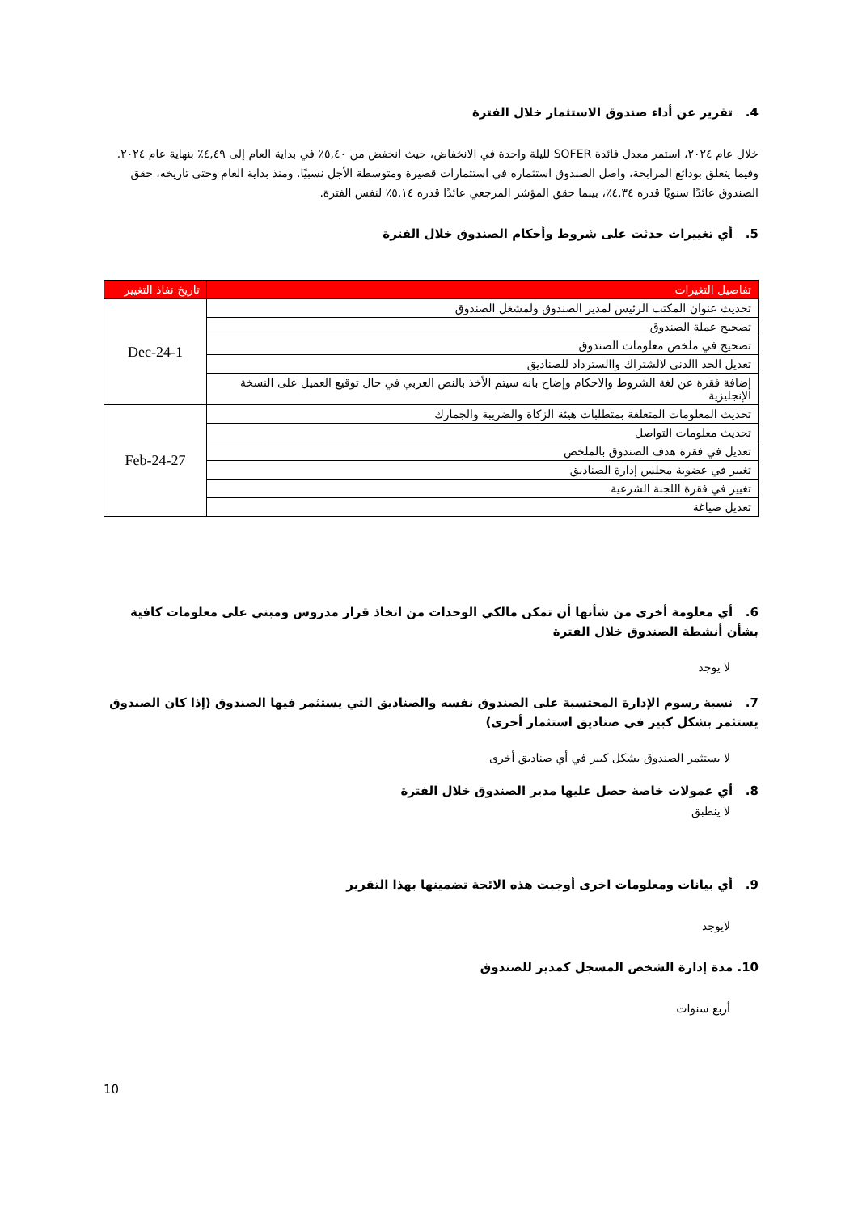4. تقرير عن أداء صندوق الاستثمار خلال الفترة
خلال عام ٢٠٢٤، استمر معدل فائدة SOFER لليلة واحدة في الانخفاض، حيث انخفض من ٥,٤٠٪ في بداية العام إلى ٤,٤٩٪ بنهاية عام ٢٠٢٤. وفيما يتعلق بودائع المرابحة، واصل الصندوق استثماره في استثمارات قصيرة ومتوسطة الأجل نسبيًا. ومنذ بداية العام وحتى تاريخه، حقق الصندوق عائدًا سنويًا قدره ٤,٣٤٪، بينما حقق المؤشر المرجعي عائدًا قدره ٥,١٤٪ لنفس الفترة.
5. أي تغييرات حدثت على شروط وأحكام الصندوق خلال الفترة
| تفاصيل التغيرات | تاريخ نفاذ التغيير |
| --- | --- |
| تحديث عنوان المكتب الرئيس لمدير الصندوق ولمشغل الصندوق | 1-Dec-24 |
| تصحيح عملة الصندوق | |
| تصحيح في ملخص معلومات الصندوق | |
| تعديل الحد االدنى لالشتراك واالسترداد للصناديق | |
| إضافة فقرة عن لغة الشروط والاحكام وإضاح بانه سيتم الأخذ بالنص العربي في حال توقيع العميل على النسخة الإنجليزية | |
| تحديث المعلومات المتعلقة بمتطلبات هيئة الزكاة والضريبة والجمارك | 27-Feb-24 |
| تحديث معلومات التواصل | |
| تعديل في فقرة هدف الصندوق بالملخص | |
| تغيير في عضوية مجلس إدارة الصناديق | |
| تغيير في فقرة اللجنة الشرعية | |
| تعديل صياغة | |
6. أي معلومة أخرى من شأنها أن تمكن مالكي الوحدات من اتخاذ قرار مدروس ومبني على معلومات كافية بشأن أنشطة الصندوق خلال الفترة
لا يوجد
7. نسبة رسوم الإدارة المحتسبة على الصندوق نفسه والصناديق التي يستثمر فيها الصندوق (إذا كان الصندوق يستثمر بشكل كبير في صناديق استثمار أخرى)
لا يستثمر الصندوق بشكل كبير في أي صناديق أخرى
8. أي عمولات خاصة حصل عليها مدير الصندوق خلال الفترة
لا ينطبق
9. أي بيانات ومعلومات اخرى أوجبت هذه الائحة تضمينها بهذا التقرير
لايوجد
10. مدة إدارة الشخص المسجل كمدير للصندوق
أربع سنوات
10